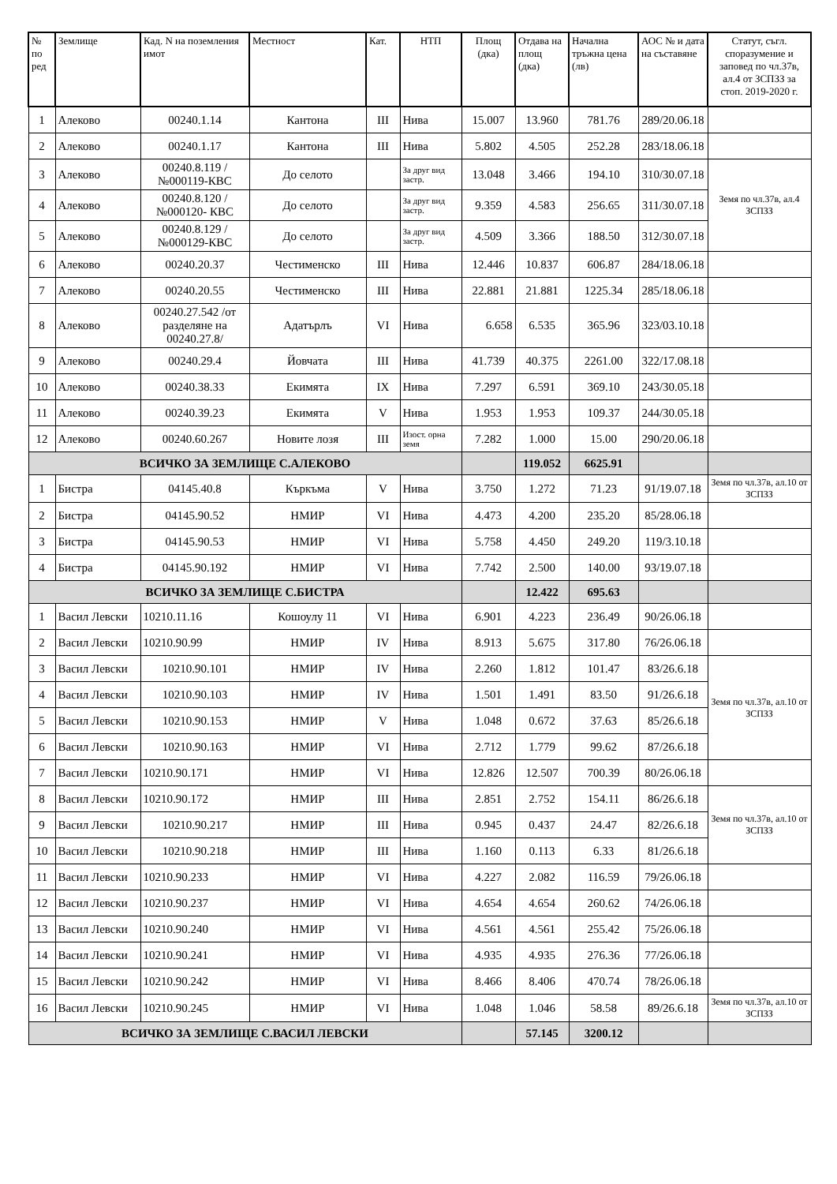| № по ред | Землище | Кад. N на поземления имот | Местност | Кат. | НТП | Площ (дка) | Отдава на площ (дка) | Начална тръжна цена (лв) | АОС № и дата на съставяне | Статут, съгл. споразумение и заповед по чл.37в, ал.4 от ЗСПЗЗ за стоп. 2019-2020 г. |
| --- | --- | --- | --- | --- | --- | --- | --- | --- | --- | --- |
| 1 | Алеково | 00240.1.14 | Кантона | III | Нива | 15.007 | 13.960 | 781.76 | 289/20.06.18 | |
| 2 | Алеково | 00240.1.17 | Кантона | III | Нива | 5.802 | 4.505 | 252.28 | 283/18.06.18 | |
| 3 | Алеково | 00240.8.119 /№000119-КВС | До селото | | За друг вид застр. | 13.048 | 3.466 | 194.10 | 310/30.07.18 | Земя по чл.37в, ал.4 ЗСПЗЗ |
| 4 | Алеково | 00240.8.120 /№000120- КВС | До селото | | За друг вид застр. | 9.359 | 4.583 | 256.65 | 311/30.07.18 | |
| 5 | Алеково | 00240.8.129 /№000129-КВС | До селото | | За друг вид застр. | 4.509 | 3.366 | 188.50 | 312/30.07.18 | |
| 6 | Алеково | 00240.20.37 | Честименско | III | Нива | 12.446 | 10.837 | 606.87 | 284/18.06.18 | |
| 7 | Алеково | 00240.20.55 | Честименско | III | Нива | 22.881 | 21.881 | 1225.34 | 285/18.06.18 | |
| 8 | Алеково | 00240.27.542 /от разделяне на 00240.27.8/ | Адатърлъ | VI | Нива | 6.658 | 6.535 | 365.96 | 323/03.10.18 | |
| 9 | Алеково | 00240.29.4 | Йовчата | III | Нива | 41.739 | 40.375 | 2261.00 | 322/17.08.18 | |
| 10 | Алеково | 00240.38.33 | Екимята | IX | Нива | 7.297 | 6.591 | 369.10 | 243/30.05.18 | |
| 11 | Алеково | 00240.39.23 | Екимята | V | Нива | 1.953 | 1.953 | 109.37 | 244/30.05.18 | |
| 12 | Алеково | 00240.60.267 | Новите лозя | III | Изост. орна земя | 7.282 | 1.000 | 15.00 | 290/20.06.18 | |
| ВСИЧКО ЗА ЗЕМЛИЩЕ С.АЛЕКОВО | | | | | | | 119.052 | 6625.91 | | |
| 1 | Бистра | 04145.40.8 | Къркъма | V | Нива | 3.750 | 1.272 | 71.23 | 91/19.07.18 | Земя по чл.37в, ал.10 от ЗСПЗЗ |
| 2 | Бистра | 04145.90.52 | НМИР | VI | Нива | 4.473 | 4.200 | 235.20 | 85/28.06.18 | |
| 3 | Бистра | 04145.90.53 | НМИР | VI | Нива | 5.758 | 4.450 | 249.20 | 119/3.10.18 | |
| 4 | Бистра | 04145.90.192 | НМИР | VI | Нива | 7.742 | 2.500 | 140.00 | 93/19.07.18 | |
| ВСИЧКО ЗА ЗЕМЛИЩЕ С.БИСТРА | | | | | | | 12.422 | 695.63 | | |
| 1 | Васил Левски | 10210.11.16 | Кошоулу 11 | VI | Нива | 6.901 | 4.223 | 236.49 | 90/26.06.18 | |
| 2 | Васил Левски | 10210.90.99 | НМИР | IV | Нива | 8.913 | 5.675 | 317.80 | 76/26.06.18 | |
| 3 | Васил Левски | 10210.90.101 | НМИР | IV | Нива | 2.260 | 1.812 | 101.47 | 83/26.6.18 | Земя по чл.37в, ал.10 от ЗСПЗЗ |
| 4 | Васил Левски | 10210.90.103 | НМИР | IV | Нива | 1.501 | 1.491 | 83.50 | 91/26.6.18 | |
| 5 | Васил Левски | 10210.90.153 | НМИР | V | Нива | 1.048 | 0.672 | 37.63 | 85/26.6.18 | |
| 6 | Васил Левски | 10210.90.163 | НМИР | VI | Нива | 2.712 | 1.779 | 99.62 | 87/26.6.18 | |
| 7 | Васил Левски | 10210.90.171 | НМИР | VI | Нива | 12.826 | 12.507 | 700.39 | 80/26.06.18 | |
| 8 | Васил Левски | 10210.90.172 | НМИР | III | Нива | 2.851 | 2.752 | 154.11 | 86/26.6.18 | Земя по чл.37в, ал.10 от ЗСПЗЗ |
| 9 | Васил Левски | 10210.90.217 | НМИР | III | Нива | 0.945 | 0.437 | 24.47 | 82/26.6.18 | |
| 10 | Васил Левски | 10210.90.218 | НМИР | III | Нива | 1.160 | 0.113 | 6.33 | 81/26.6.18 | |
| 11 | Васил Левски | 10210.90.233 | НМИР | VI | Нива | 4.227 | 2.082 | 116.59 | 79/26.06.18 | |
| 12 | Васил Левски | 10210.90.237 | НМИР | VI | Нива | 4.654 | 4.654 | 260.62 | 74/26.06.18 | |
| 13 | Васил Левски | 10210.90.240 | НМИР | VI | Нива | 4.561 | 4.561 | 255.42 | 75/26.06.18 | |
| 14 | Васил Левски | 10210.90.241 | НМИР | VI | Нива | 4.935 | 4.935 | 276.36 | 77/26.06.18 | |
| 15 | Васил Левски | 10210.90.242 | НМИР | VI | Нива | 8.466 | 8.406 | 470.74 | 78/26.06.18 | |
| 16 | Васил Левски | 10210.90.245 | НМИР | VI | Нива | 1.048 | 1.046 | 58.58 | 89/26.6.18 | Земя по чл.37в, ал.10 от ЗСПЗЗ |
| ВСИЧКО ЗА ЗЕМЛИЩЕ С.ВАСИЛ ЛЕВСКИ | | | | | | | 57.145 | 3200.12 | | |